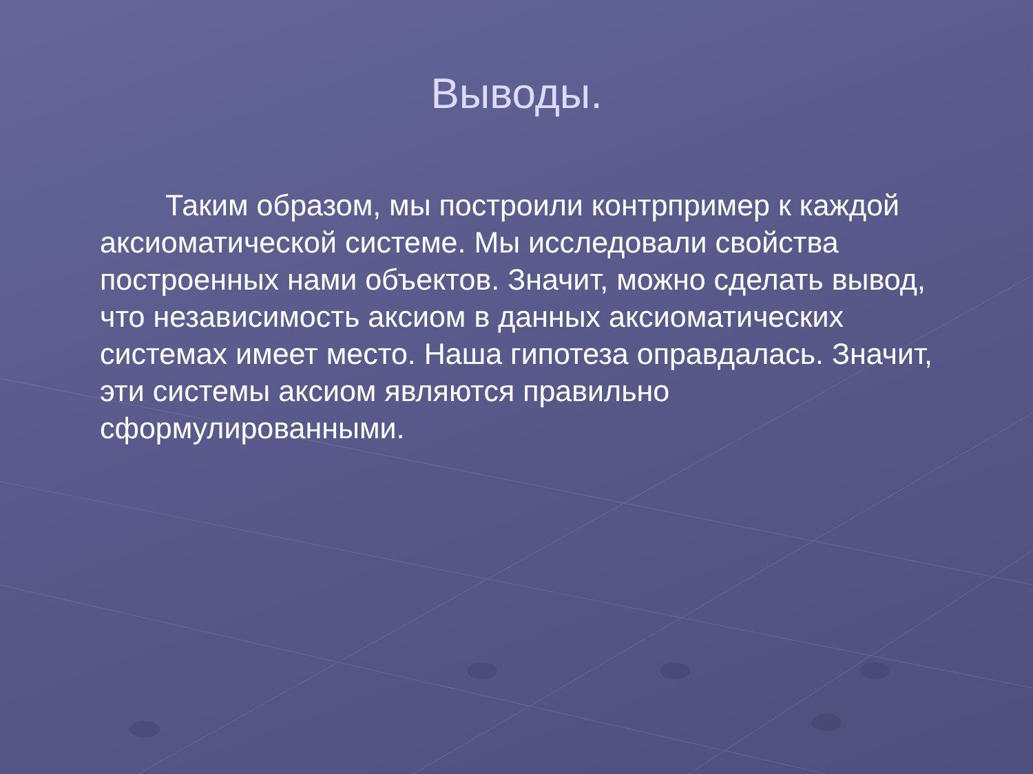Выводы.
Таким образом, мы построили контрпример к каждой аксиоматической системе. Мы исследовали свойства построенных нами объектов. Значит, можно сделать вывод, что независимость аксиом в данных аксиоматических системах имеет место. Наша гипотеза оправдалась. Значит, эти системы аксиом являются правильно сформулированными.